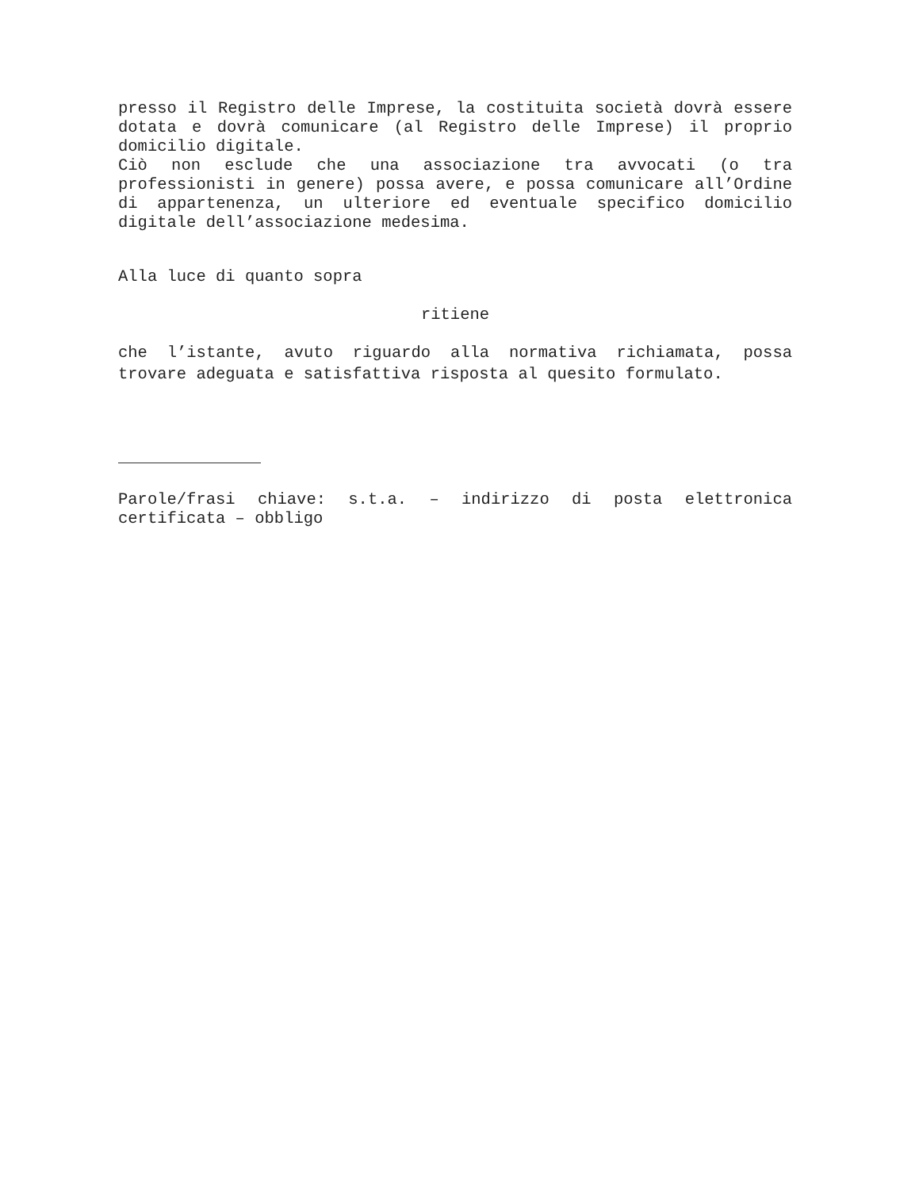presso il Registro delle Imprese, la costituita società dovrà essere dotata e dovrà comunicare (al Registro delle Imprese) il proprio domicilio digitale.
Ciò non esclude che una associazione tra avvocati (o tra professionisti in genere) possa avere, e possa comunicare all’Ordine di appartenenza, un ulteriore ed eventuale specifico domicilio digitale dell’associazione medesima.
Alla luce di quanto sopra
ritiene
che l’istante, avuto riguardo alla normativa richiamata, possa trovare adeguata e satisfattiva risposta al quesito formulato.
Parole/frasi chiave: s.t.a. – indirizzo di posta elettronica certificata – obbligo